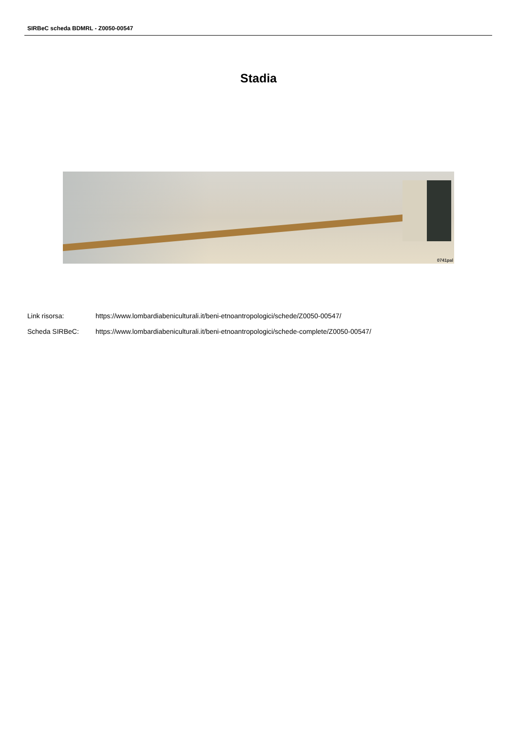SIRBeC scheda BDMRL - Z0050-00547
Stadia
0741pal
Link risorsa: https://www.lombardiabeniculturali.it/beni-etnoantropologici/schede/Z0050-00547/
Scheda SIRBeC: https://www.lombardiabeniculturali.it/beni-etnoantropologici/schede-complete/Z0050-00547/